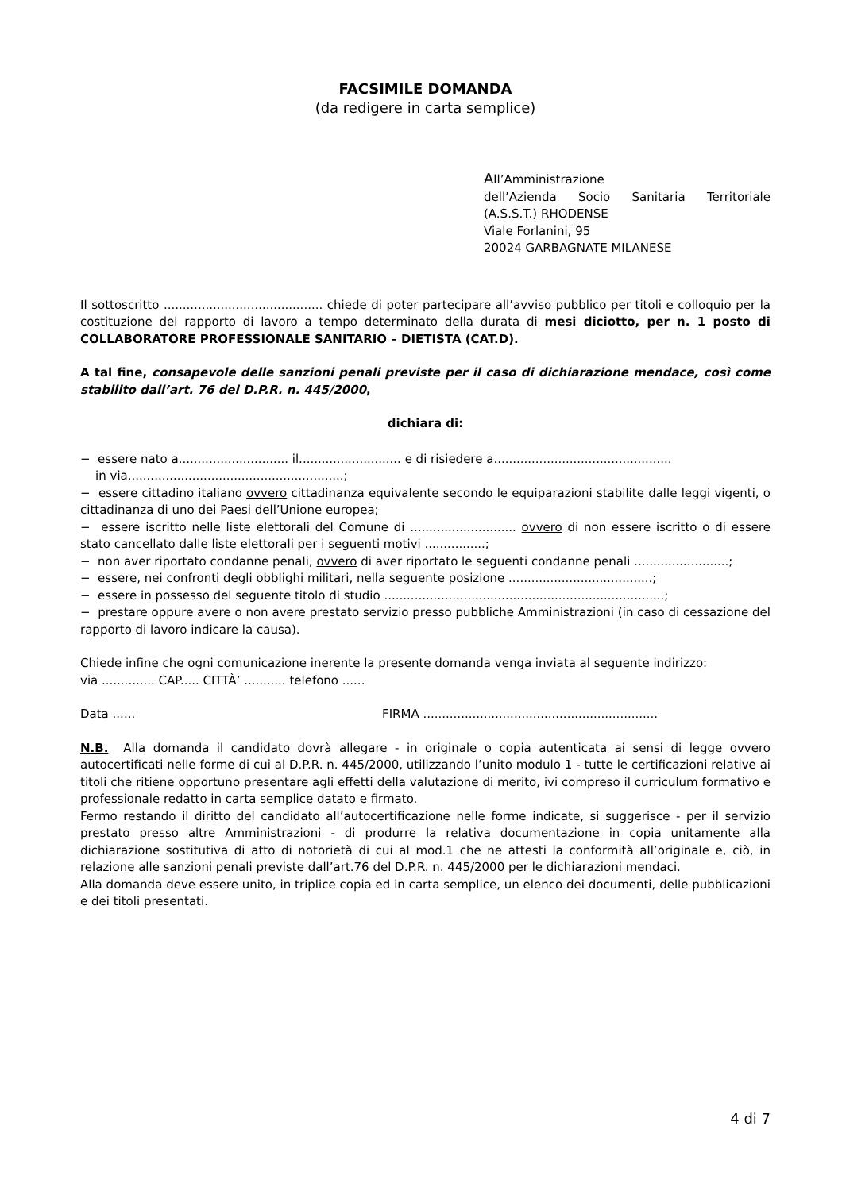FACSIMILE DOMANDA
(da redigere in carta semplice)
All’Amministrazione
dell’Azienda Socio Sanitaria Territoriale
(A.S.S.T.) RHODENSE
Viale Forlanini, 95
20024 GARBAGNATE MILANESE
Il sottoscritto .......................................... chiede di poter partecipare all’avviso pubblico per titoli e colloquio per la costituzione del rapporto di lavoro a tempo determinato della durata di mesi diciotto, per n. 1 posto di COLLABORATORE PROFESSIONALE SANITARIO – DIETISTA (CAT.D).
A tal fine, consapevole delle sanzioni penali previste per il caso di dichiarazione mendace, così come stabilito dall’art. 76 del D.P.R. n. 445/2000,
dichiara di:
− essere nato a............................. il........................... e di risiedere a...............................................
in via.........................................................;
− essere cittadino italiano ovvero cittadinanza equivalente secondo le equiparazioni stabilite dalle leggi vigenti, o cittadinanza di uno dei Paesi dell’Unione europea;
− essere iscritto nelle liste elettorali del Comune di ............................ ovvero di non essere iscritto o di essere stato cancellato dalle liste elettorali per i seguenti motivi ................;
− non aver riportato condanne penali, ovvero di aver riportato le seguenti condanne penali .........................;
− essere, nei confronti degli obblighi militari, nella seguente posizione ......................................;
− essere in possesso del seguente titolo di studio ..........................................................................;
− prestare oppure avere o non avere prestato servizio presso pubbliche Amministrazioni (in caso di cessazione del rapporto di lavoro indicare la causa).
Chiede infine che ogni comunicazione inerente la presente domanda venga inviata al seguente indirizzo:
via .............. CAP..... CITTÀ’ ........... telefono ......
Data ...... FIRMA ..............................................................
N.B. Alla domanda il candidato dovrà allegare - in originale o copia autenticata ai sensi di legge ovvero autocertificati nelle forme di cui al D.P.R. n. 445/2000, utilizzando l’unito modulo 1 - tutte le certificazioni relative ai titoli che ritiene opportuno presentare agli effetti della valutazione di merito, ivi compreso il curriculum formativo e professionale redatto in carta semplice datato e firmato.
Fermo restando il diritto del candidato all’autocertificazione nelle forme indicate, si suggerisce - per il servizio prestato presso altre Amministrazioni - di produrre la relativa documentazione in copia unitamente alla dichiarazione sostitutiva di atto di notorietà di cui al mod.1 che ne attesti la conformità all’originale e, ciò, in relazione alle sanzioni penali previste dall’art.76 del D.P.R. n. 445/2000 per le dichiarazioni mendaci.
Alla domanda deve essere unito, in triplice copia ed in carta semplice, un elenco dei documenti, delle pubblicazioni e dei titoli presentati.
4 di 7